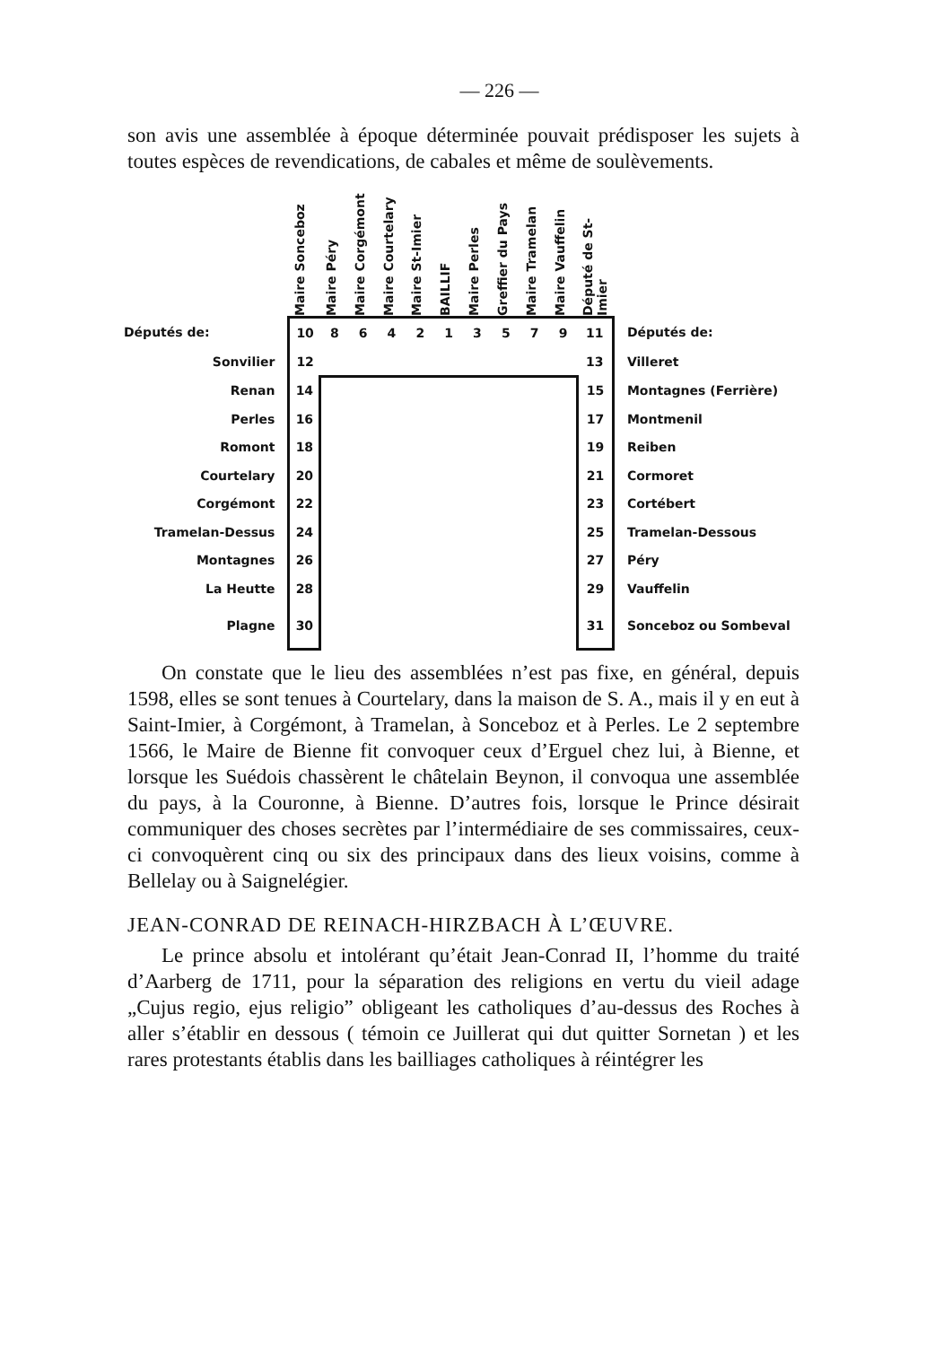— 226 —
son avis une assemblée à époque déterminée pouvait prédisposer les sujets à toutes espèces de revendications, de cabales et même de soulèvements.
| | Maire Sonceboz | Maire Péry | Maire Corgémont | Maire Courtelary | Maire St-Imier | BAILLIF | Maire Perles | Greffier du Pays | Maire Tramelan | Maire Vauffelin | Député de St-Imier | |
| Députés de: | 10 | 8 | 6 | 4 | 2 | 1 | 3 | 5 | 7 | 9 | 11 | Députés de: |
| Sonvilier | 12 | | | | | | | | | | 13 | Villeret |
| Renan | 14 | | | | | | | | | | 15 | Montagnes (Ferrière) |
| Perles | 16 | | | | | | | | | | 17 | Montmenil |
| Romont | 18 | | | | | | | | | | 19 | Reiben |
| Courtelary | 20 | | | | | | | | | | 21 | Cormoret |
| Corgémont | 22 | | | | | | | | | | 23 | Cortébert |
| Tramelan-Dessus | 24 | | | | | | | | | | 25 | Tramelan-Dessous |
| Montagnes | 26 | | | | | | | | | | 27 | Péry |
| La Heutte | 28 | | | | | | | | | | 29 | Vauffelin |
| Plagne | 30 | | | | | | | | | | 31 | Sonceboz ou Sombeval |
On constate que le lieu des assemblées n’est pas fixe, en général, depuis 1598, elles se sont tenues à Courtelary, dans la maison de S. A., mais il y en eut à Saint-Imier, à Corgémont, à Tramelan, à Sonceboz et à Perles. Le 2 septembre 1566, le Maire de Bienne fit convoquer ceux d’Erguel chez lui, à Bienne, et lorsque les Suédois chassèrent le châtelain Beynon, il convoqua une assemblée du pays, à la Couronne, à Bienne. D’autres fois, lorsque le Prince désirait communiquer des choses secrètes par l’intermédiaire de ses commissaires, ceux-ci convoquèrent cinq ou six des principaux dans des lieux voisins, comme à Bellelay ou à Saignelégier.
JEAN-CONRAD DE REINACH-HIRZBACH À L’ŒUVRE.
Le prince absolu et intolérant qu’était Jean-Conrad II, l’homme du traité d’Aarberg de 1711, pour la séparation des religions en vertu du vieil adage „Cujus regio, ejus religio” obligeant les catholiques d’au-dessus des Roches à aller s’établir en dessous ( témoin ce Juillerat qui dut quitter Sornetan ) et les rares protestants établis dans les bailliages catholiques à réintégrer les